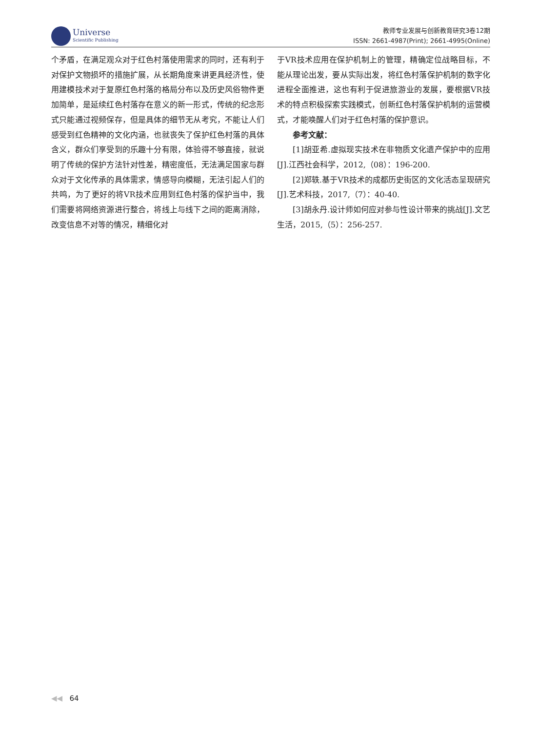Universe
Scientific Publishing
教师专业发展与创新教育研究3卷12期
ISSN: 2661-4987(Print); 2661-4995(Online)
个矛盾，在满足观众对于红色村落使用需求的同时，还有利于对保护文物损坏的措施扩展，从长期角度来讲更具经济性，使用建模技术对于复原红色村落的格局分布以及历史风俗物件更加简单，是延续红色村落存在意义的新一形式，传统的纪念形式只能通过视频保存，但是具体的细节无从考究，不能让人们感受到红色精神的文化内涵，也就丧失了保护红色村落的具体含义，群众们享受到的乐趣十分有限，体验得不够直接，就说明了传统的保护方法针对性差，精密度低，无法满足国家与群众对于文化传承的具体需求，情感导向模糊，无法引起人们的共鸣，为了更好的将VR技术应用到红色村落的保护当中，我们需要将网络资源进行整合，将线上与线下之间的距离消除，改变信息不对等的情况，精细化对
于VR技术应用在保护机制上的管理，精确定位战略目标，不能从理论出发，要从实际出发，将红色村落保护机制的数字化进程全面推进，这也有利于促进旅游业的发展，要根据VR技术的特点积极探索实践模式，创新红色村落保护机制的运营模式，才能唤醒人们对于红色村落的保护意识。
参考文献：
[1]胡亚希.虚拟现实技术在非物质文化遗产保护中的应用[J].江西社会科学，2012,（08）：196-200.
[2]郑轶.基于VR技术的成都历史街区的文化活态呈现研究[J].艺术科技，2017,（7）：40-40.
[3]胡永丹.设计师如何应对参与性设计带来的挑战[J].文艺生活，2015,（5）：256-257.
◀◀ 64